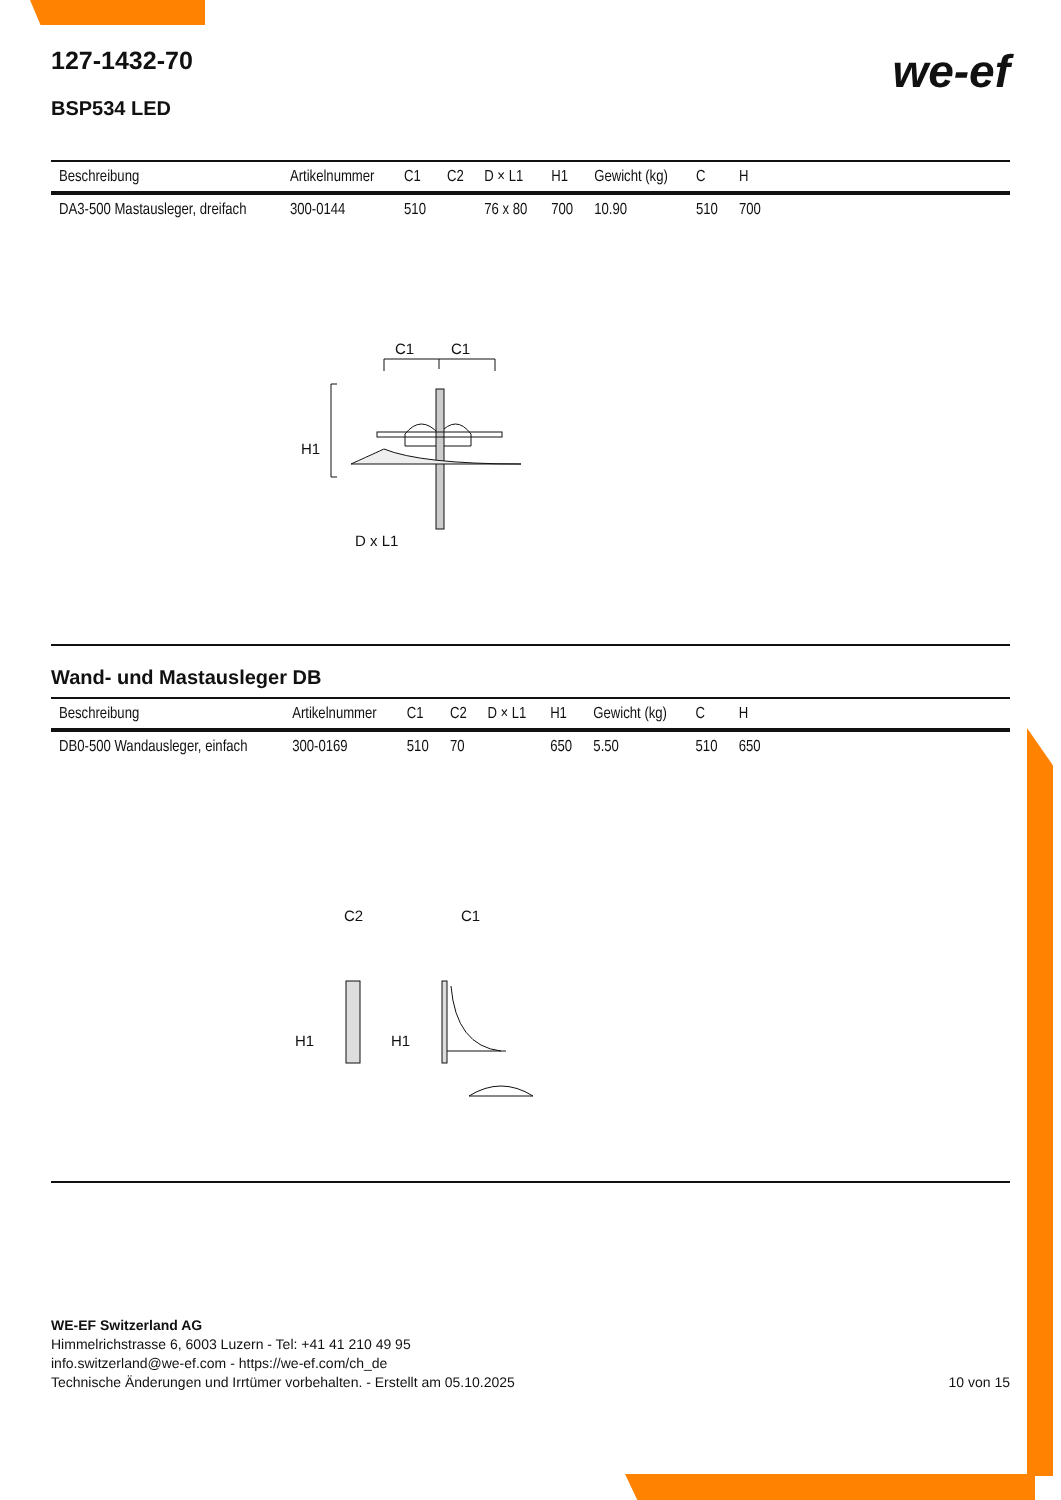127-1432-70
we-ef
BSP534 LED
| Beschreibung | Artikelnummer | C1 | C2 | D × L1 | H1 | Gewicht (kg) | C | H | |
| --- | --- | --- | --- | --- | --- | --- | --- | --- | --- |
| DA3-500 Mastausleger, dreifach | 300-0144 | 510 | | 76 x 80 | 700 | 10.90 | 510 | 700 | |
C1
C1
H1
D x L1
Wand- und Mastausleger DB
| Beschreibung | Artikelnummer | C1 | C2 | D × L1 | H1 | Gewicht (kg) | C | H | |
| --- | --- | --- | --- | --- | --- | --- | --- | --- | --- |
| DB0-500 Wandausleger, einfach | 300-0169 | 510 | 70 | | 650 | 5.50 | 510 | 650 | |
C2
C1
H1
H1
WE-EF Switzerland AG
Himmelrichstrasse 6, 6003 Luzern - Tel: +41 41 210 49 95
info.switzerland@we-ef.com - https://we-ef.com/ch_de
Technische Änderungen und Irrtümer vorbehalten. - Erstellt am 05.10.2025
10 von 15